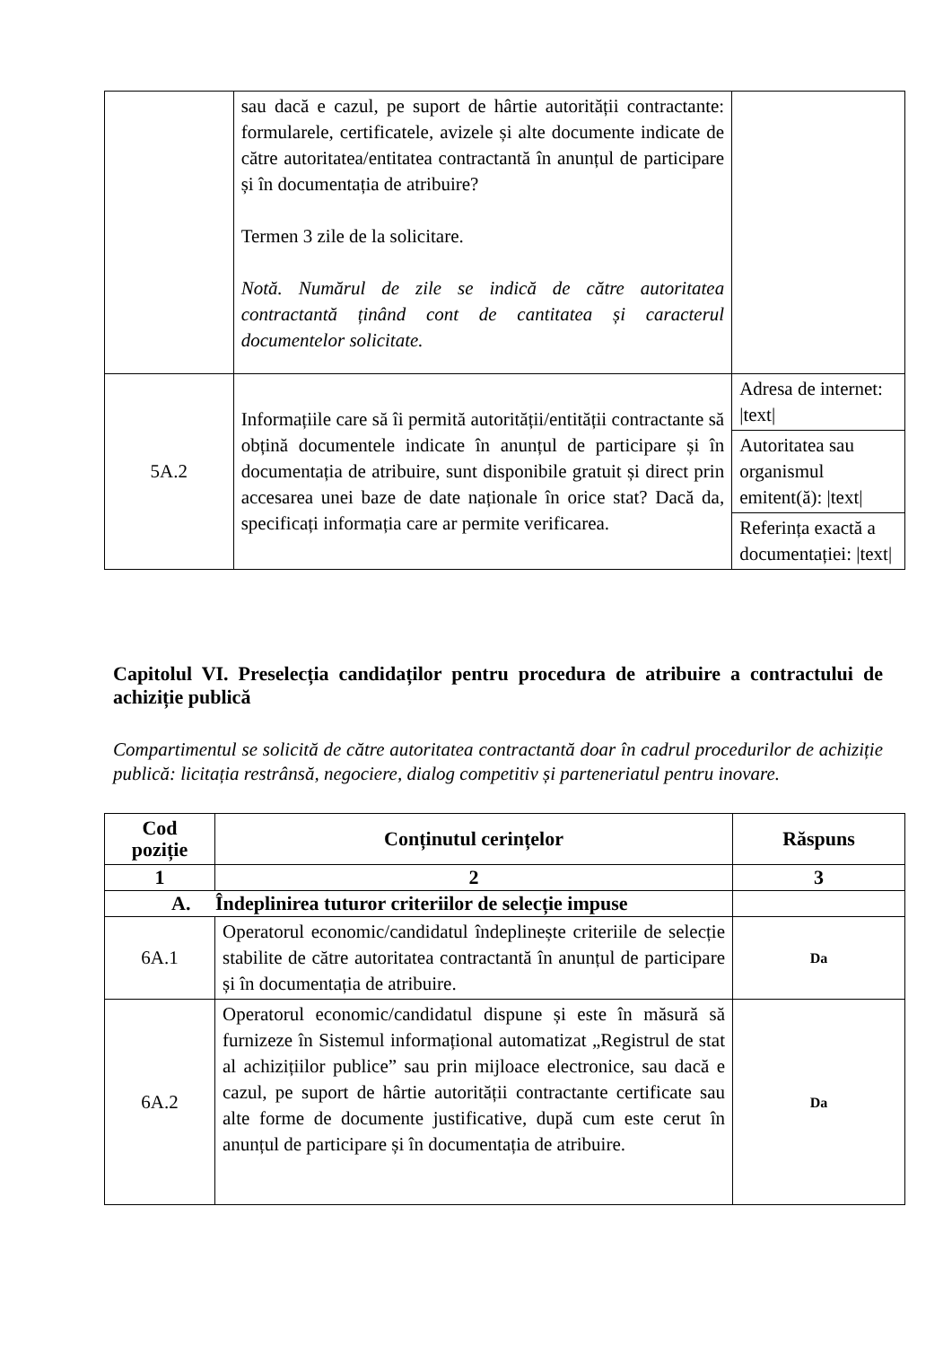| | sau dacă e cazul, pe suport de hârtie autorității contractante: formularele, certificatele, avizele și alte documente indicate de către autoritatea/entitatea contractantă în anunțul de participare și în documentația de atribuire? Termen 3 zile de la solicitare. Notă. Numărul de zile se indică de către autoritatea contractantă ținând cont de cantitatea și caracterul documentelor solicitate. | |
| 5A.2 | Informațiile care să îi permită autorității/entității contractante să obțină documentele indicate în anunțul de participare și în documentația de atribuire, sunt disponibile gratuit și direct prin accesarea unei baze de date naționale în orice stat? Dacă da, specificați informația care ar permite verificarea. | / Adresa de internet: /text/ / / Autoritatea sau organismul emitent(ă): /text/ / / Referința exactă a documentației: /text/ / |
Capitolul VI. Preselecția candidaților pentru procedura de atribuire a contractului de achiziție publică
Compartimentul se solicită de către autoritatea contractantă doar în cadrul procedurilor de achiziție publică: licitația restrânsă, negociere, dialog competitiv și parteneriatul pentru inovare.
| Cod poziție | Conținutul cerințelor | Răspuns |
| --- | --- | --- |
| 1 | 2 | 3 |
| A. Îndeplinirea tuturor criteriilor de selecție impuse | | |
| 6A.1 | Operatorul economic/candidatul îndeplinește criteriile de selecție stabilite de către autoritatea contractantă în anunțul de participare și în documentația de atribuire. | Da |
| 6A.2 | Operatorul economic/candidatul dispune și este în măsură să furnizeze în Sistemul informațional automatizat „Registrul de stat al achizițiilor publice” sau prin mijloace electronice, sau dacă e cazul, pe suport de hârtie autorității contractante certificate sau alte forme de documente justificative, după cum este cerut în anunțul de participare și în documentația de atribuire. | Da |